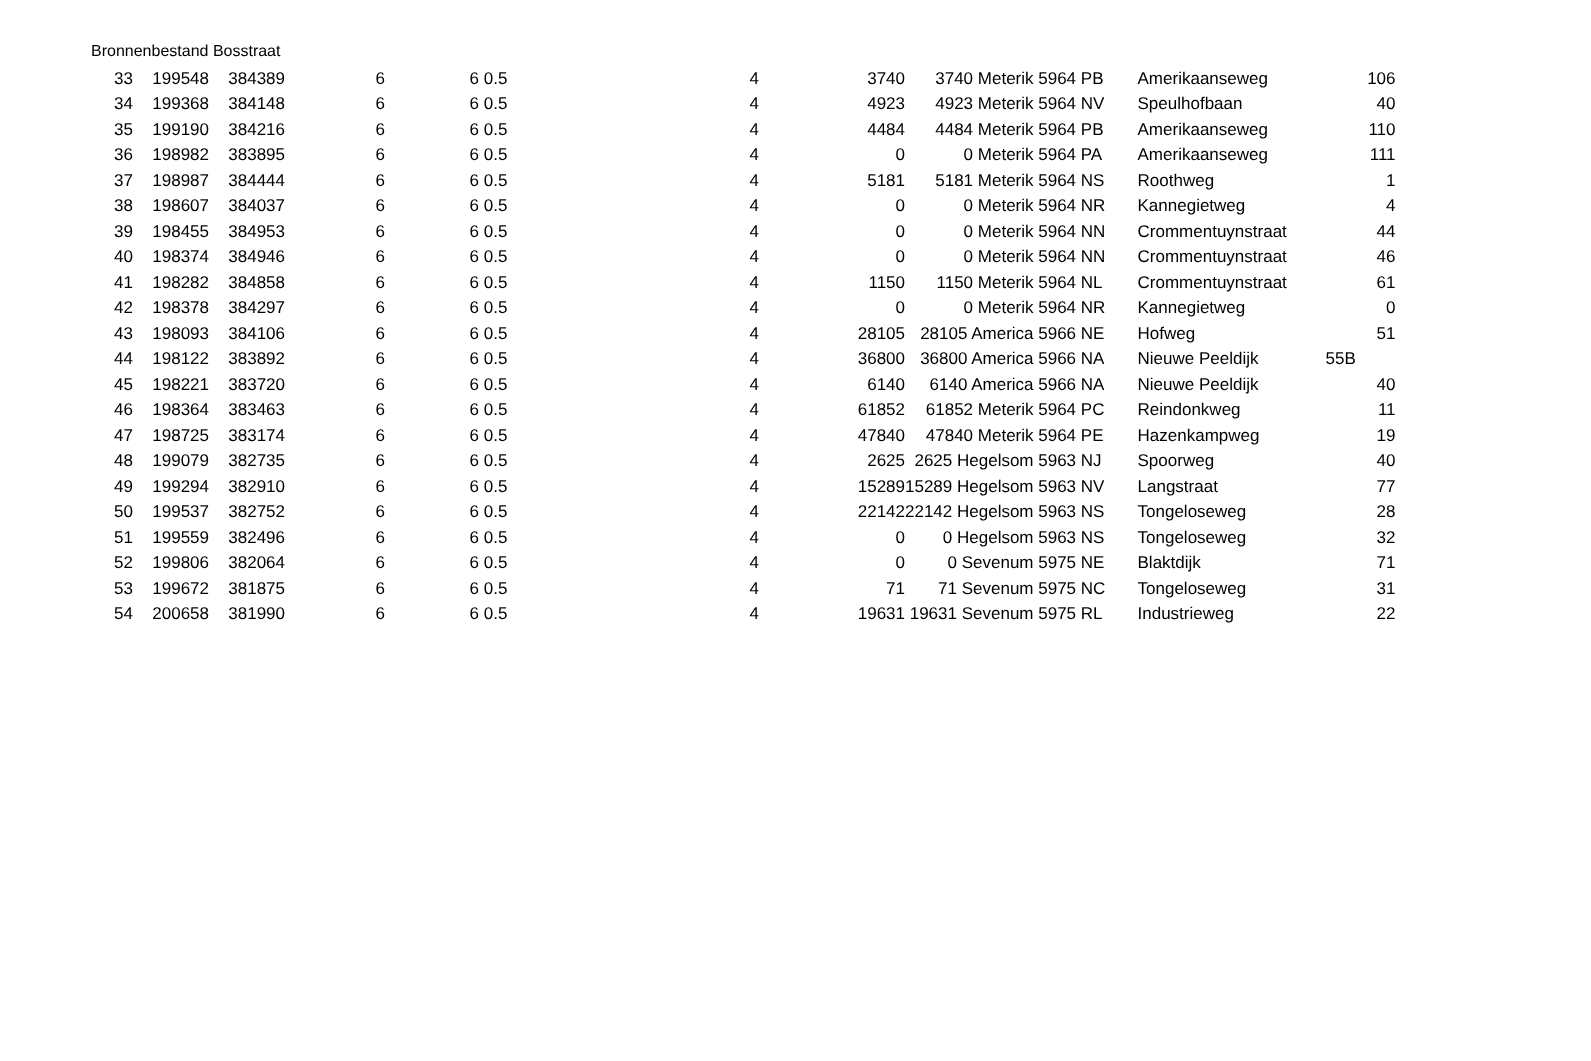Bronnenbestand Bosstraat
| 33 | 199548 | 384389 | 6 | 6 | 0.5 | 4 | 3740 | 3740 Meterik | 5964 PB | Amerikaanseweg | 106 |
| 34 | 199368 | 384148 | 6 | 6 | 0.5 | 4 | 4923 | 4923 Meterik | 5964 NV | Speulhofbaan | 40 |
| 35 | 199190 | 384216 | 6 | 6 | 0.5 | 4 | 4484 | 4484 Meterik | 5964 PB | Amerikaanseweg | 110 |
| 36 | 198982 | 383895 | 6 | 6 | 0.5 | 4 | 0 | 0 Meterik | 5964 PA | Amerikaanseweg | 111 |
| 37 | 198987 | 384444 | 6 | 6 | 0.5 | 4 | 5181 | 5181 Meterik | 5964 NS | Roothweg | 1 |
| 38 | 198607 | 384037 | 6 | 6 | 0.5 | 4 | 0 | 0 Meterik | 5964 NR | Kannegietweg | 4 |
| 39 | 198455 | 384953 | 6 | 6 | 0.5 | 4 | 0 | 0 Meterik | 5964 NN | Crommentuynstraat | 44 |
| 40 | 198374 | 384946 | 6 | 6 | 0.5 | 4 | 0 | 0 Meterik | 5964 NN | Crommentuynstraat | 46 |
| 41 | 198282 | 384858 | 6 | 6 | 0.5 | 4 | 1150 | 1150 Meterik | 5964 NL | Crommentuynstraat | 61 |
| 42 | 198378 | 384297 | 6 | 6 | 0.5 | 4 | 0 | 0 Meterik | 5964 NR | Kannegietweg | 0 |
| 43 | 198093 | 384106 | 6 | 6 | 0.5 | 4 | 28105 | 28105 America | 5966 NE | Hofweg | 51 |
| 44 | 198122 | 383892 | 6 | 6 | 0.5 | 4 | 36800 | 36800 America | 5966 NA | Nieuwe Peeldijk | 55B |
| 45 | 198221 | 383720 | 6 | 6 | 0.5 | 4 | 6140 | 6140 America | 5966 NA | Nieuwe Peeldijk | 40 |
| 46 | 198364 | 383463 | 6 | 6 | 0.5 | 4 | 61852 | 61852 Meterik | 5964 PC | Reindonkweg | 11 |
| 47 | 198725 | 383174 | 6 | 6 | 0.5 | 4 | 47840 | 47840 Meterik | 5964 PE | Hazenkampweg | 19 |
| 48 | 199079 | 382735 | 6 | 6 | 0.5 | 4 | 2625 | 2625 Hegelsom | 5963 NJ | Spoorweg | 40 |
| 49 | 199294 | 382910 | 6 | 6 | 0.5 | 4 | 15289 | 15289 Hegelsom | 5963 NV | Langstraat | 77 |
| 50 | 199537 | 382752 | 6 | 6 | 0.5 | 4 | 22142 | 22142 Hegelsom | 5963 NS | Tongeloseweg | 28 |
| 51 | 199559 | 382496 | 6 | 6 | 0.5 | 4 | 0 | 0 Hegelsom | 5963 NS | Tongeloseweg | 32 |
| 52 | 199806 | 382064 | 6 | 6 | 0.5 | 4 | 0 | 0 Sevenum | 5975 NE | Blaktdijk | 71 |
| 53 | 199672 | 381875 | 6 | 6 | 0.5 | 4 | 71 | 71 Sevenum | 5975 NC | Tongeloseweg | 31 |
| 54 | 200658 | 381990 | 6 | 6 | 0.5 | 4 | 19631 | 19631 Sevenum | 5975 RL | Industrieweg | 22 |